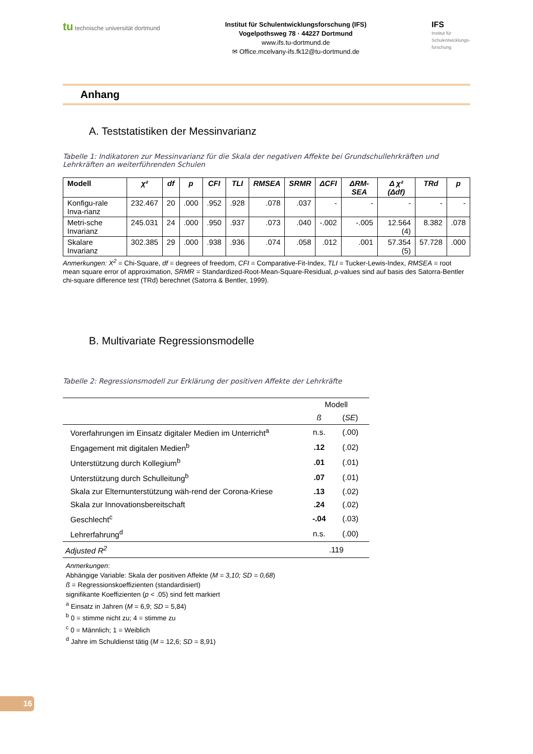tu technische universität dortmund
Institut für Schulentwicklungsforschung (IFS)
Vogelpothsweg 78 · 44227 Dortmund
www.ifs.tu-dortmund.de
✉ Office.mcelvany-ifs.fk12@tu-dortmund.de
IFS
Institut für
Schulentwicklungs-
forschung
Anhang
A. Teststatistiken der Messinvarianz
Tabelle 1: Indikatoren zur Messinvarianz für die Skala der negativen Affekte bei Grundschullehrkräften und Lehrkräften an weiterführenden Schulen
| Modell | χ² | df | p | CFI | TLI | RMSEA | SRMR | ΔCFI | ΔRM-SEA | Δ χ² (Δdf) | TRd | p |
| --- | --- | --- | --- | --- | --- | --- | --- | --- | --- | --- | --- | --- |
| Konfigu-rale Inva-rianz | 232.467 | 20 | .000 | .952 | .928 | .078 | .037 | - | - | - | - | - |
| Metri-sche Invarianz | 245.031 | 24 | .000 | .950 | .937 | .073 | .040 | -.002 | -.005 | 12.564 (4) | 8.382 | .078 |
| Skalare Invarianz | 302.385 | 29 | .000 | .938 | .936 | .074 | .058 | .012 | .001 | 57.354 (5) | 57.728 | .000 |
Anmerkungen: X<sup>2</sup> = Chi-Square, df = degrees of freedom, CFI = Comparative-Fit-Index, TLI = Tucker-Lewis-Index, RMSEA = root mean square error of approximation, SRMR = Standardized-Root-Mean-Square-Residual, p-values sind auf basis des Satorra-Bentler chi-square difference test (TRd) berechnet (Satorra & Bentler, 1999).
B. Multivariate Regressionsmodelle
Tabelle 2: Regressionsmodell zur Erklärung der positiven Affekte der Lehrkräfte
| | Modell | |
| | ß | ( SE ) |
| Vorerfahrungen im Einsatz digitaler Medien im Unterricht<sup>a</sup> | n.s. | (.00) |
| Engagement mit digitalen Medien<sup>b</sup> | .12 | (.02) |
| Unterstützung durch Kollegium<sup>b</sup> | .01 | (.01) |
| Unterstützung durch Schulleitung<sup>b</sup> | .07 | (.01) |
| Skala zur Elternunterstützung wäh-rend der Corona-Kriese | .13 | (.02) |
| Skala zur Innovationsbereitschaft | .24 | (.02) |
| Geschlecht<sup>c</sup> | -.04 | (.03) |
| Lehrerfahrung<sup>d</sup> | n.s. | (.00) |
| Adjusted R<sup>2</sup> | .119 | |
Anmerkungen:
Abhängige Variable: Skala der positiven Affekte (M = 3,10; SD = 0,68)
ß = Regressionskoeffizienten (standardisiert)
signifikante Koeffizienten (p < .05) sind fett markiert
<sup>a</sup> Einsatz in Jahren (M = 6,9; SD = 5,84)
<sup>b</sup> 0 = stimme nicht zu; 4 = stimme zu
<sup>c</sup> 0 = Männlich; 1 = Weiblich
<sup>d</sup> Jahre im Schuldienst tätig (M = 12,6; SD = 8,91)
16